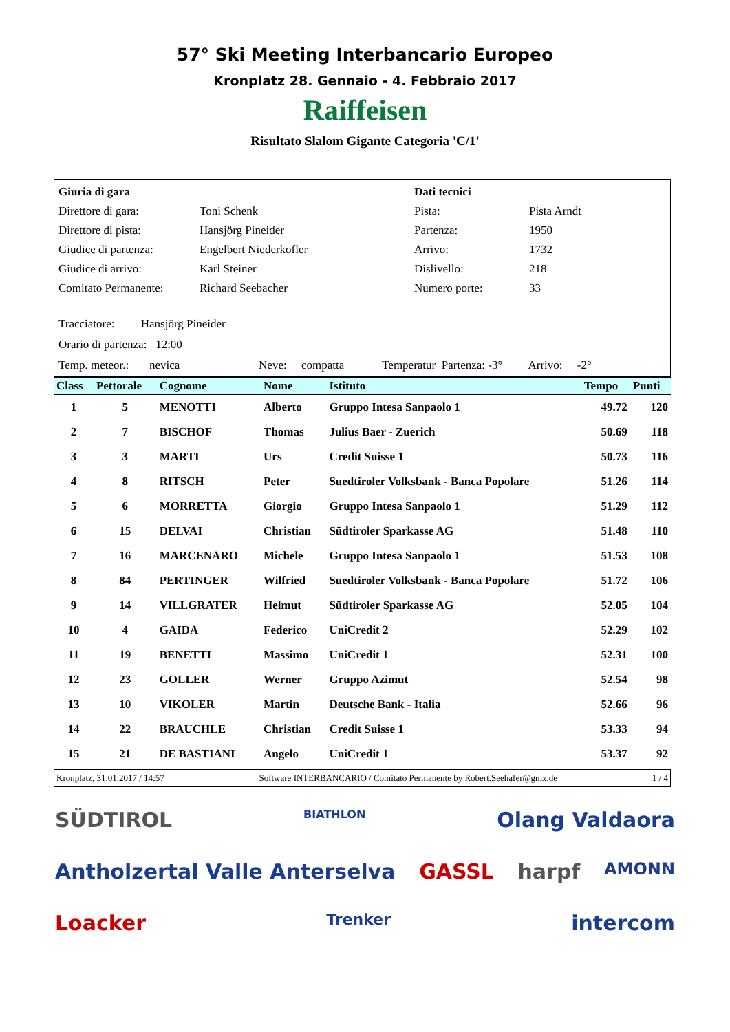57° Ski Meeting Interbancario Europeo
Kronplatz 28. Gennaio - 4. Febbraio 2017
Raiffeisen
Risultato Slalom Gigante Categoria 'C/1'
| Giuria di gara | | Dati tecnici | |
| Direttore di gara: | Toni Schenk | Pista: | Pista Arndt |
| Direttore di pista: | Hansjörg Pineider | Partenza: | 1950 |
| Giudice di partenza: | Engelbert Niederkofler | Arrivo: | 1732 |
| Giudice di arrivo: | Karl Steiner | Dislivello: | 218 |
| Comitato Permanente: | Richard Seebacher | Numero porte: | 33 |
Tracciatore: Hansjörg Pineider
Orario di partenza: 12:00
Temp. meteor.: nevica Neve: compatta Temperatur Partenza: -3° Arrivo: -2°
| Class | Pettorale | Cognome | Nome | Istituto | Tempo | Punti |
| --- | --- | --- | --- | --- | --- | --- |
| 1 | 5 | MENOTTI | Alberto | Gruppo Intesa Sanpaolo 1 | 49.72 | 120 |
| 2 | 7 | BISCHOF | Thomas | Julius Baer - Zuerich | 50.69 | 118 |
| 3 | 3 | MARTI | Urs | Credit Suisse 1 | 50.73 | 116 |
| 4 | 8 | RITSCH | Peter | Suedtiroler Volksbank - Banca Popolare | 51.26 | 114 |
| 5 | 6 | MORRETTA | Giorgio | Gruppo Intesa Sanpaolo 1 | 51.29 | 112 |
| 6 | 15 | DELVAI | Christian | Südtiroler Sparkasse AG | 51.48 | 110 |
| 7 | 16 | MARCENARO | Michele | Gruppo Intesa Sanpaolo 1 | 51.53 | 108 |
| 8 | 84 | PERTINGER | Wilfried | Suedtiroler Volksbank - Banca Popolare | 51.72 | 106 |
| 9 | 14 | VILLGRATER | Helmut | Südtiroler Sparkasse AG | 52.05 | 104 |
| 10 | 4 | GAIDA | Federico | UniCredit 2 | 52.29 | 102 |
| 11 | 19 | BENETTI | Massimo | UniCredit 1 | 52.31 | 100 |
| 12 | 23 | GOLLER | Werner | Gruppo Azimut | 52.54 | 98 |
| 13 | 10 | VIKOLER | Martin | Deutsche Bank - Italia | 52.66 | 96 |
| 14 | 22 | BRAUCHLE | Christian | Credit Suisse 1 | 53.33 | 94 |
| 15 | 21 | DE BASTIANI | Angelo | UniCredit 1 | 53.37 | 92 |
Kronplatz, 31.01.2017 / 14:57 Software INTERBANCARIO / Comitato Permanente by Robert.Seehafer@gmx.de 1 / 4
SÜDTIROL BIATHLON Olang Valdaora Antholzertal Valle Anterselva GASSL harpf AMONN Loacker Trenker intercom